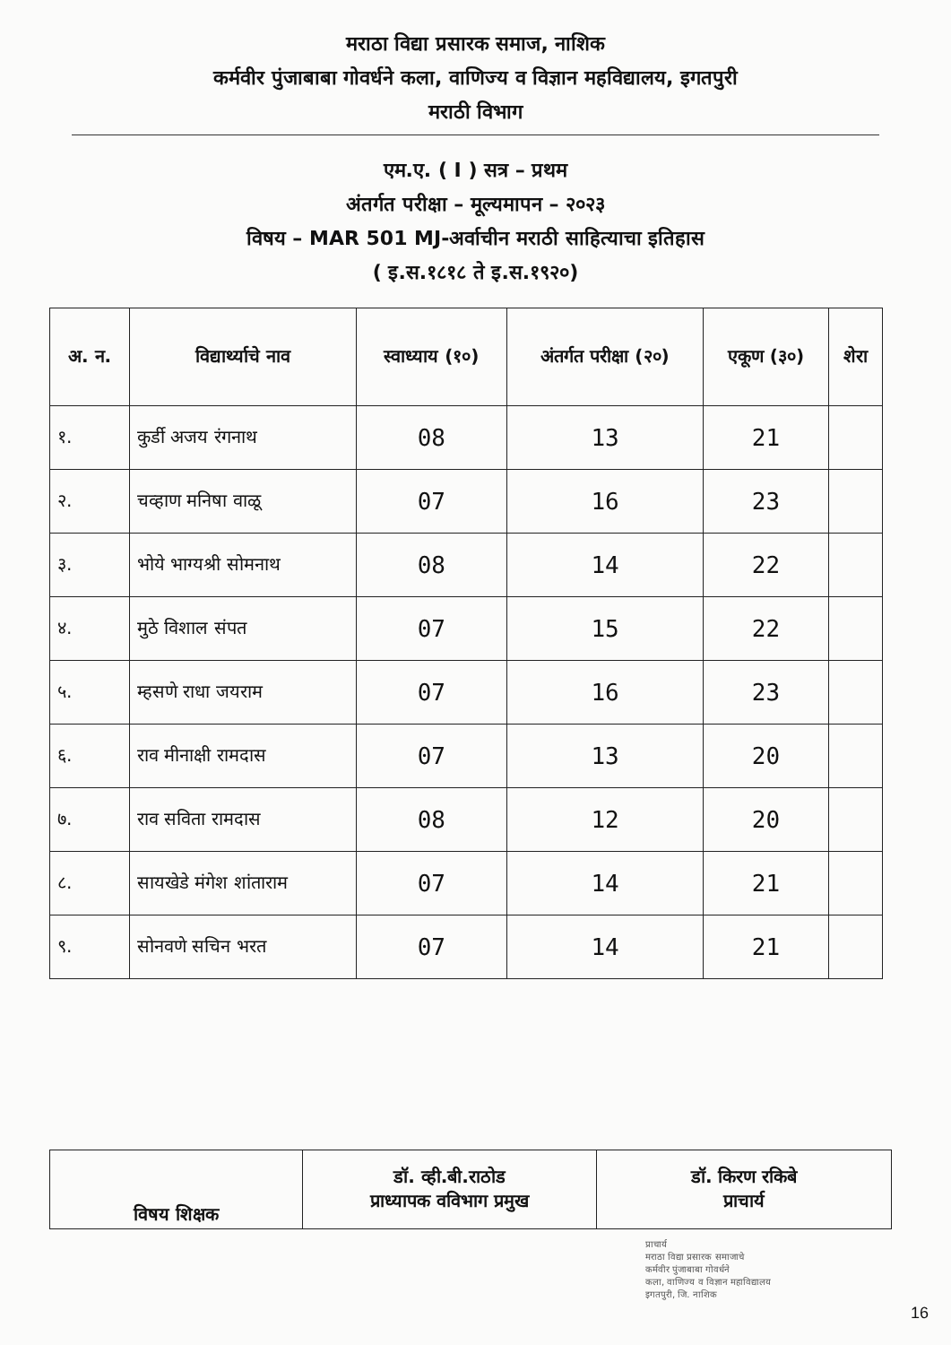मराठा विद्या प्रसारक समाज, नाशिक
कर्मवीर पुंजाबाबा गोवर्धने कला, वाणिज्य व विज्ञान महविद्यालय, इगतपुरी
मराठी विभाग
एम.ए. ( I ) सत्र – प्रथम
अंतर्गत परीक्षा – मूल्यमापन – २०२३
विषय – MAR 501 MJ-अर्वाचीन मराठी साहित्याचा इतिहास
( इ.स.१८१८ ते इ.स.१९२०)
| अ. न. | विद्यार्थ्याचे नाव | स्वाध्याय (१०) | अंतर्गत परीक्षा (२०) | एकूण (३०) | शेरा |
| --- | --- | --- | --- | --- | --- |
| १. | कुर्डी अजय रंगनाथ | 08 | 13 | 21 | |
| २. | चव्हाण मनिषा वाळू | 07 | 16 | 23 | |
| ३. | भोये भाग्यश्री सोमनाथ | 08 | 14 | 22 | |
| ४. | मुठे विशाल संपत | 07 | 15 | 22 | |
| ५. | म्हसणे राधा जयराम | 07 | 16 | 23 | |
| ६. | राव मीनाक्षी रामदास | 07 | 13 | 20 | |
| ७. | राव सविता रामदास | 08 | 12 | 20 | |
| ८. | सायखेडे मंगेश शांताराम | 07 | 14 | 21 | |
| ९. | सोनवणे सचिन भरत | 07 | 14 | 21 | |
| विषय शिक्षक | डॉ. व्ही.बी.राठोड प्राध्यापक वविभाग प्रमुख | डॉ. किरण रकिबे प्राचार्य |
प्राचार्य
मराठा विद्या प्रसारक समाजाचे
कर्मवीर पुंजाबाबा गोवर्धने
कला, वाणिज्य व विज्ञान महाविद्यालय
इगतपुरी, जि. नाशिक
16